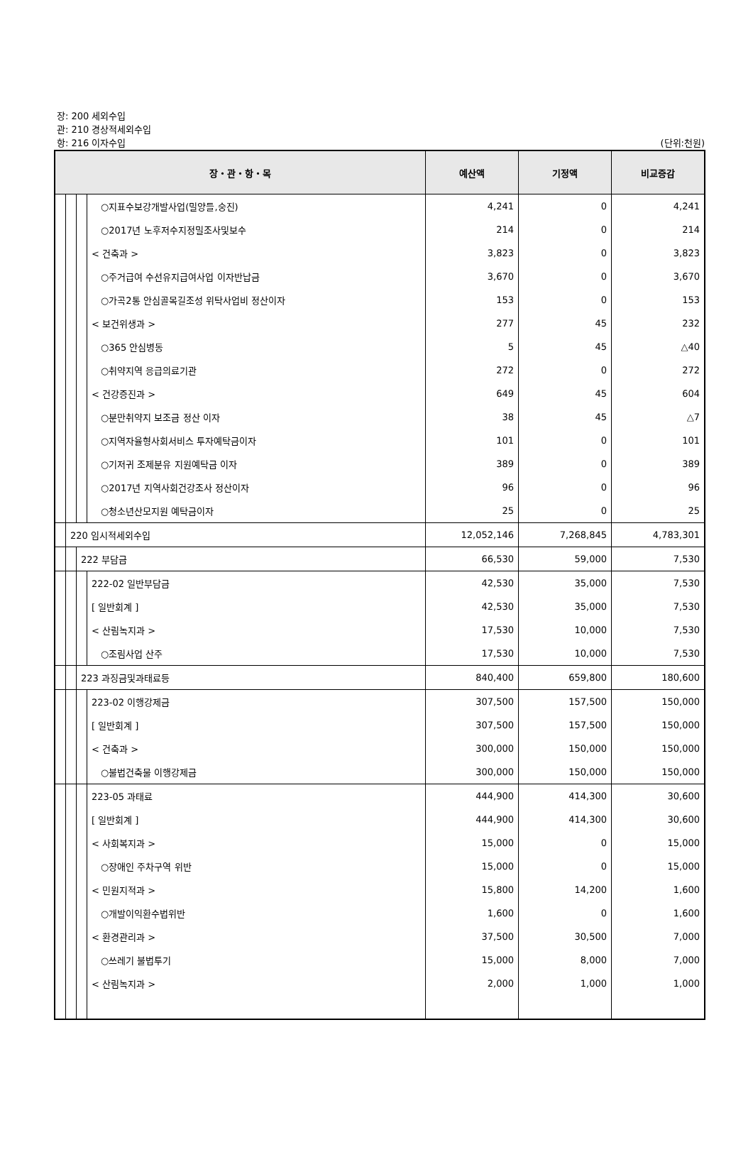장: 200 세외수입
관: 210 경상적세외수입
항: 216 이자수입 (단위:천원)
| 장・관・항・목 | | | | 예산액 | 기정액 | 비교증감 |
| --- | --- | --- | --- | --- | --- | --- |
| | | | ○지표수보강개발사업(밀양들,숭진) | 4,241 | 0 | 4,241 |
| | | | ○2017년 노후저수지정밀조사및보수 | 214 | 0 | 214 |
| | | | < 건축과 > | 3,823 | 0 | 3,823 |
| | | | ○주거급여 수선유지급여사업 이자반납금 | 3,670 | 0 | 3,670 |
| | | | ○가곡2통 안심골목길조성 위탁사업비 정산이자 | 153 | 0 | 153 |
| | | | < 보건위생과 > | 277 | 45 | 232 |
| | | | ○365 안심병동 | 5 | 45 | △40 |
| | | | ○취약지역 응급의료기관 | 272 | 0 | 272 |
| | | | < 건강증진과 > | 649 | 45 | 604 |
| | | | ○분만취약지 보조금 정산 이자 | 38 | 45 | △7 |
| | | | ○지역자율형사회서비스 투자예탁금이자 | 101 | 0 | 101 |
| | | | ○기저귀 조제분유 지원예탁금 이자 | 389 | 0 | 389 |
| | | | ○2017년 지역사회건강조사 정산이자 | 96 | 0 | 96 |
| | | | ○청소년산모지원 예탁금이자 | 25 | 0 | 25 |
| | 220 임시적세외수입 | | | 12,052,146 | 7,268,845 | 4,783,301 |
| | | 222 부담금 | | 66,530 | 59,000 | 7,530 |
| | | | 222-02 일반부담금 | 42,530 | 35,000 | 7,530 |
| | | | [ 일반회계 ] | 42,530 | 35,000 | 7,530 |
| | | | < 산림녹지과 > | 17,530 | 10,000 | 7,530 |
| | | | ○조림사업 산주 | 17,530 | 10,000 | 7,530 |
| | | 223 과징금및과태료등 | | 840,400 | 659,800 | 180,600 |
| | | | 223-02 이행강제금 | 307,500 | 157,500 | 150,000 |
| | | | [ 일반회계 ] | 307,500 | 157,500 | 150,000 |
| | | | < 건축과 > | 300,000 | 150,000 | 150,000 |
| | | | ○불법건축물 이행강제금 | 300,000 | 150,000 | 150,000 |
| | | | 223-05 과태료 | 444,900 | 414,300 | 30,600 |
| | | | [ 일반회계 ] | 444,900 | 414,300 | 30,600 |
| | | | < 사회복지과 > | 15,000 | 0 | 15,000 |
| | | | ○장애인 주차구역 위반 | 15,000 | 0 | 15,000 |
| | | | < 민원지적과 > | 15,800 | 14,200 | 1,600 |
| | | | ○개발이익환수법위반 | 1,600 | 0 | 1,600 |
| | | | < 환경관리과 > | 37,500 | 30,500 | 7,000 |
| | | | ○쓰레기 불법투기 | 15,000 | 8,000 | 7,000 |
| | | | < 산림녹지과 > | 2,000 | 1,000 | 1,000 |